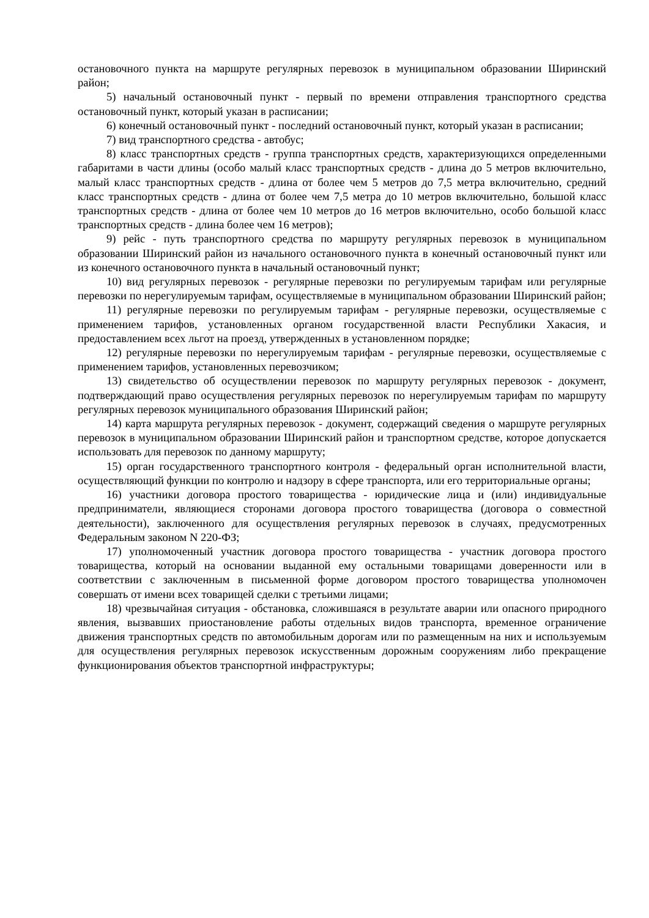остановочного пункта на маршруте регулярных перевозок в муниципальном образовании Ширинский район;
5) начальный остановочный пункт - первый по времени отправления транспортного средства остановочный пункт, который указан в расписании;
6) конечный остановочный пункт - последний остановочный пункт, который указан в расписании;
7) вид транспортного средства - автобус;
8) класс транспортных средств - группа транспортных средств, характеризующихся определенными габаритами в части длины (особо малый класс транспортных средств - длина до 5 метров включительно, малый класс транспортных средств - длина от более чем 5 метров до 7,5 метра включительно, средний класс транспортных средств - длина от более чем 7,5 метра до 10 метров включительно, большой класс транспортных средств - длина от более чем 10 метров до 16 метров включительно, особо большой класс транспортных средств - длина более чем 16 метров);
9) рейс - путь транспортного средства по маршруту регулярных перевозок в муниципальном образовании Ширинский район из начального остановочного пункта в конечный остановочный пункт или из конечного остановочного пункта в начальный остановочный пункт;
10) вид регулярных перевозок - регулярные перевозки по регулируемым тарифам или регулярные перевозки по нерегулируемым тарифам, осуществляемые в муниципальном образовании Ширинский район;
11) регулярные перевозки по регулируемым тарифам - регулярные перевозки, осуществляемые с применением тарифов, установленных органом государственной власти Республики Хакасия, и предоставлением всех льгот на проезд, утвержденных в установленном порядке;
12) регулярные перевозки по нерегулируемым тарифам - регулярные перевозки, осуществляемые с применением тарифов, установленных перевозчиком;
13) свидетельство об осуществлении перевозок по маршруту регулярных перевозок - документ, подтверждающий право осуществления регулярных перевозок по нерегулируемым тарифам по маршруту регулярных перевозок муниципального образования Ширинский район;
14) карта маршрута регулярных перевозок - документ, содержащий сведения о маршруте регулярных перевозок в муниципальном образовании Ширинский район и транспортном средстве, которое допускается использовать для перевозок по данному маршруту;
15) орган государственного транспортного контроля - федеральный орган исполнительной власти, осуществляющий функции по контролю и надзору в сфере транспорта, или его территориальные органы;
16) участники договора простого товарищества - юридические лица и (или) индивидуальные предприниматели, являющиеся сторонами договора простого товарищества (договора о совместной деятельности), заключенного для осуществления регулярных перевозок в случаях, предусмотренных Федеральным законом N 220-ФЗ;
17) уполномоченный участник договора простого товарищества - участник договора простого товарищества, который на основании выданной ему остальными товарищами доверенности или в соответствии с заключенным в письменной форме договором простого товарищества уполномочен совершать от имени всех товарищей сделки с третьими лицами;
18) чрезвычайная ситуация - обстановка, сложившаяся в результате аварии или опасного природного явления, вызвавших приостановление работы отдельных видов транспорта, временное ограничение движения транспортных средств по автомобильным дорогам или по размещенным на них и используемым для осуществления регулярных перевозок искусственным дорожным сооружениям либо прекращение функционирования объектов транспортной инфраструктуры;